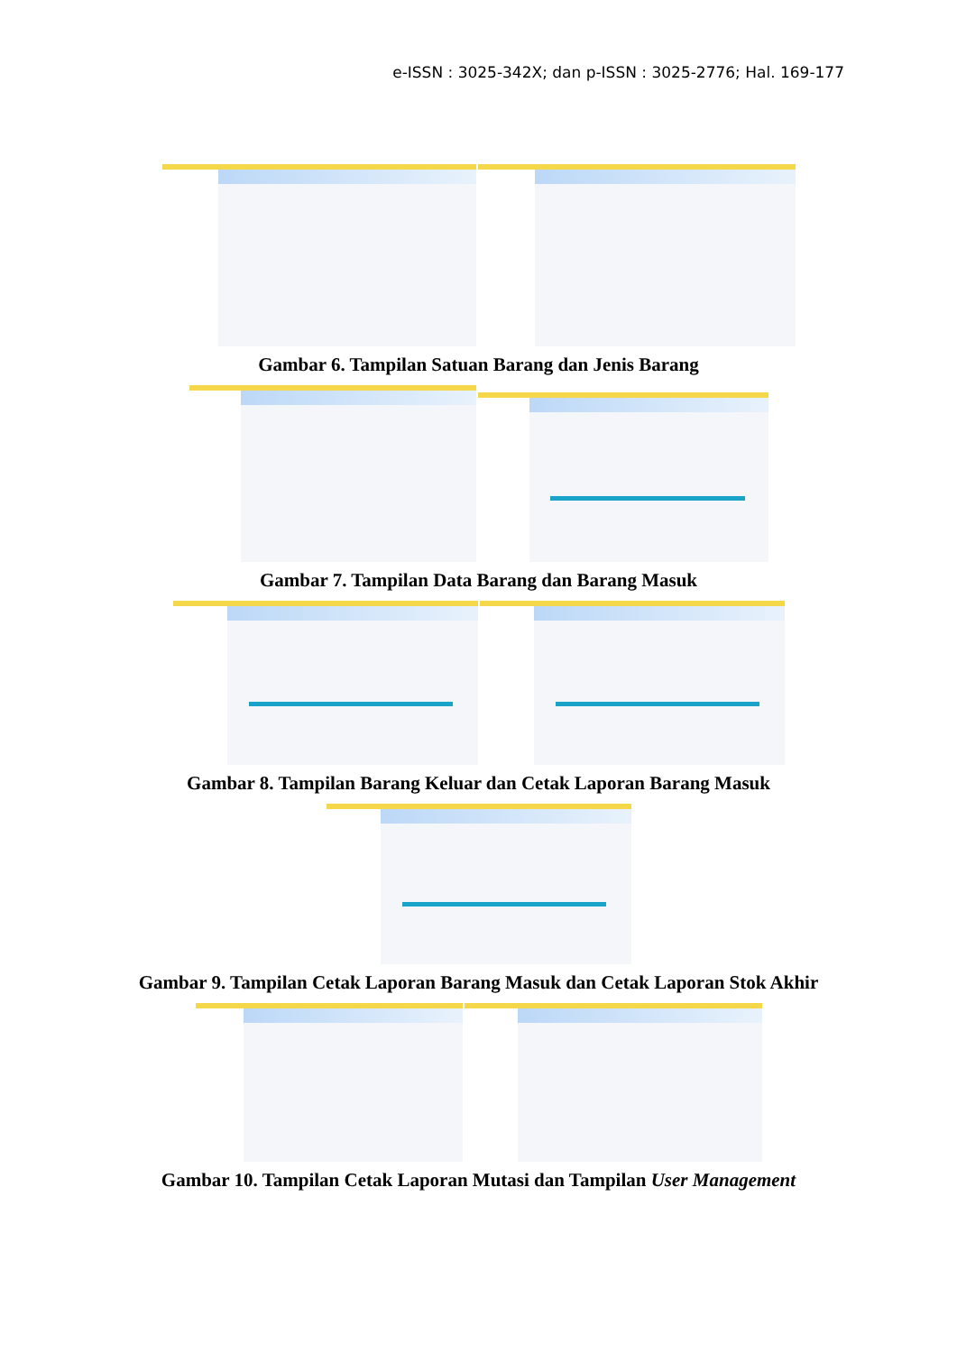e-ISSN : 3025-342X; dan p-ISSN : 3025-2776; Hal. 169-177
Gambar 6. Tampilan Satuan Barang dan Jenis Barang
Gambar 7. Tampilan Data Barang dan Barang Masuk
Gambar 8. Tampilan Barang Keluar dan Cetak Laporan Barang Masuk
Gambar 9. Tampilan Cetak Laporan Barang Masuk dan Cetak Laporan Stok Akhir
Gambar 10. Tampilan Cetak Laporan Mutasi dan Tampilan User Management